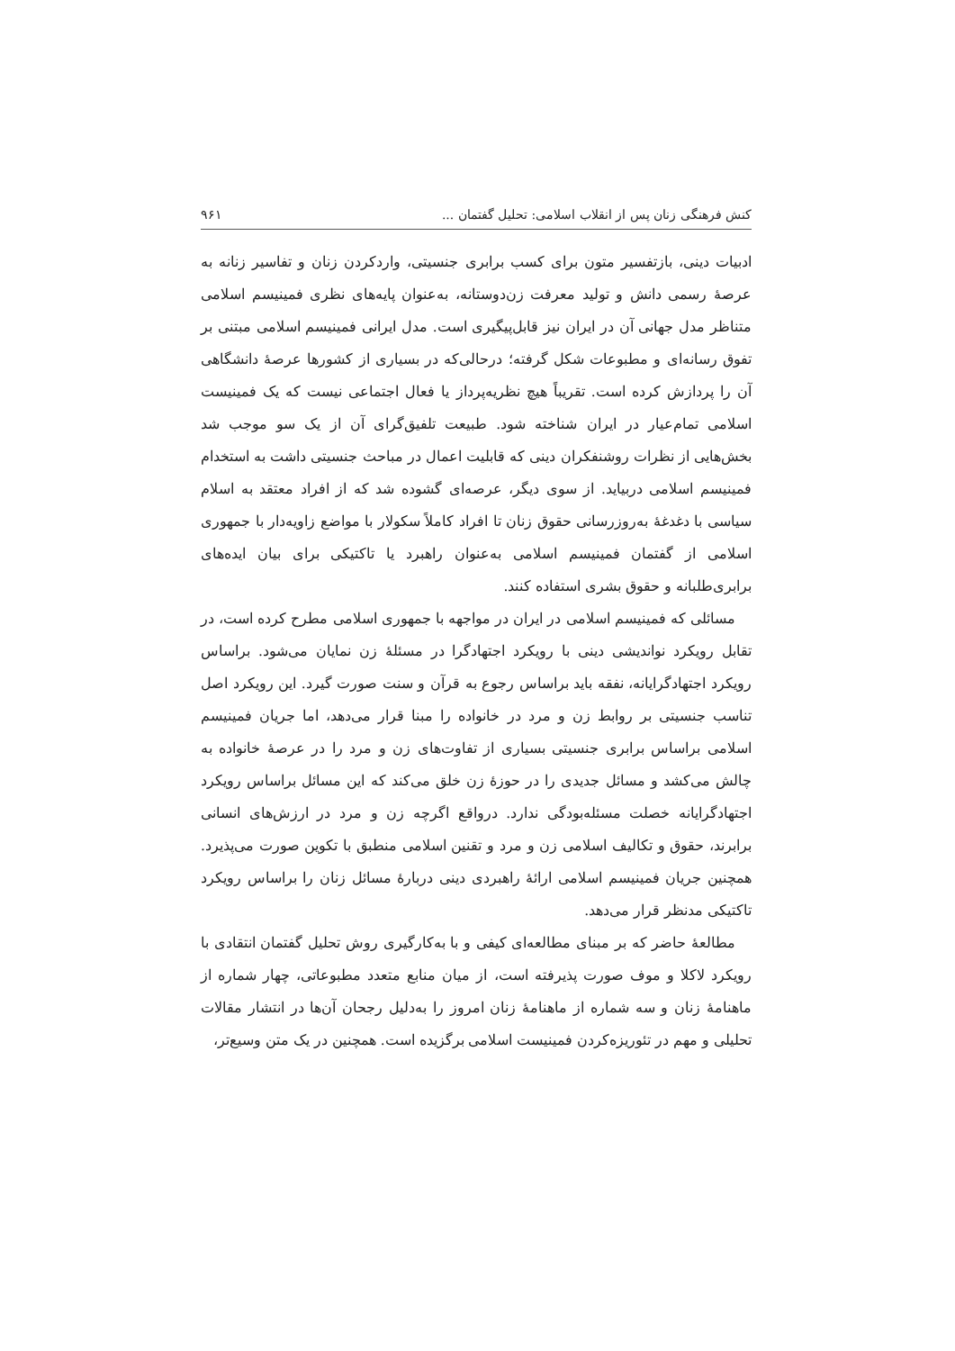کنش فرهنگی زنان پس از انقلاب اسلامی: تحلیل گفتمان ... ۹۶۱
ادبیات دینی، بازتفسیر متون برای کسب برابری جنسیتی، واردکردن زنان و تفاسیر زنانه به عرصهٔ رسمی دانش و تولید معرفت زن‌دوستانه، به‌عنوان پایه‌های نظری فمینیسم اسلامی متناظر مدل جهانی آن در ایران نیز قابل‌پیگیری است. مدل ایرانی فمینیسم اسلامی مبتنی بر تفوق رسانه‌ای و مطبوعات شکل گرفته؛ درحالی‌که در بسیاری از کشورها عرصهٔ دانشگاهی آن را پردازش کرده است. تقریباً هیچ نظریه‌پرداز یا فعال اجتماعی نیست که یک فمینیست اسلامی تمام‌عیار در ایران شناخته شود. طبیعت تلفیق‌گرای آن از یک سو موجب شد بخش‌هایی از نظرات روشنفکران دینی که قابلیت اعمال در مباحث جنسیتی داشت به استخدام فمینیسم اسلامی دربیاید. از سوی دیگر، عرصه‌ای گشوده شد که از افراد معتقد به اسلام سیاسی با دغدغهٔ به‌روزرسانی حقوق زنان تا افراد کاملاً سکولار با مواضع زاویه‌دار با جمهوری اسلامی از گفتمان فمینیسم اسلامی به‌عنوان راهبرد یا تاکتیکی برای بیان ایده‌های برابری‌طلبانه و حقوق بشری استفاده کنند.
مسائلی که فمینیسم اسلامی در ایران در مواجهه با جمهوری اسلامی مطرح کرده است، در تقابل رویکرد نواندیشی دینی با رویکرد اجتهادگرا در مسئلهٔ زن نمایان می‌شود. براساس رویکرد اجتهادگرایانه، نفقه باید براساس رجوع به قرآن و سنت صورت گیرد. این رویکرد اصل تناسب جنسیتی بر روابط زن و مرد در خانواده را مبنا قرار می‌دهد، اما جریان فمینیسم اسلامی براساس برابری جنسیتی بسیاری از تفاوت‌های زن و مرد را در عرصهٔ خانواده به چالش می‌کشد و مسائل جدیدی را در حوزهٔ زن خلق می‌کند که این مسائل براساس رویکرد اجتهادگرایانه خصلت مسئله‌بودگی ندارد. درواقع اگرچه زن و مرد در ارزش‌های انسانی برابرند، حقوق و تکالیف اسلامی زن و مرد و تقنین اسلامی منطبق با تکوین صورت می‌پذیرد. همچنین جریان فمینیسم اسلامی ارائهٔ راهبردی دینی دربارهٔ مسائل زنان را براساس رویکرد تاکتیکی مدنظر قرار می‌دهد.
مطالعهٔ حاضر که بر مبنای مطالعه‌ای کیفی و با به‌کارگیری روش تحلیل گفتمان انتقادی با رویکرد لاکلا و موف صورت پذیرفته است، از میان منابع متعدد مطبوعاتی، چهار شماره از ماهنامهٔ زنان و سه شماره از ماهنامهٔ زنان امروز را به‌دلیل رجحان آن‌ها در انتشار مقالات تحلیلی و مهم در تئوریزه‌کردن فمینیست اسلامی برگزیده است. همچنین در یک متن وسیع‌تر،